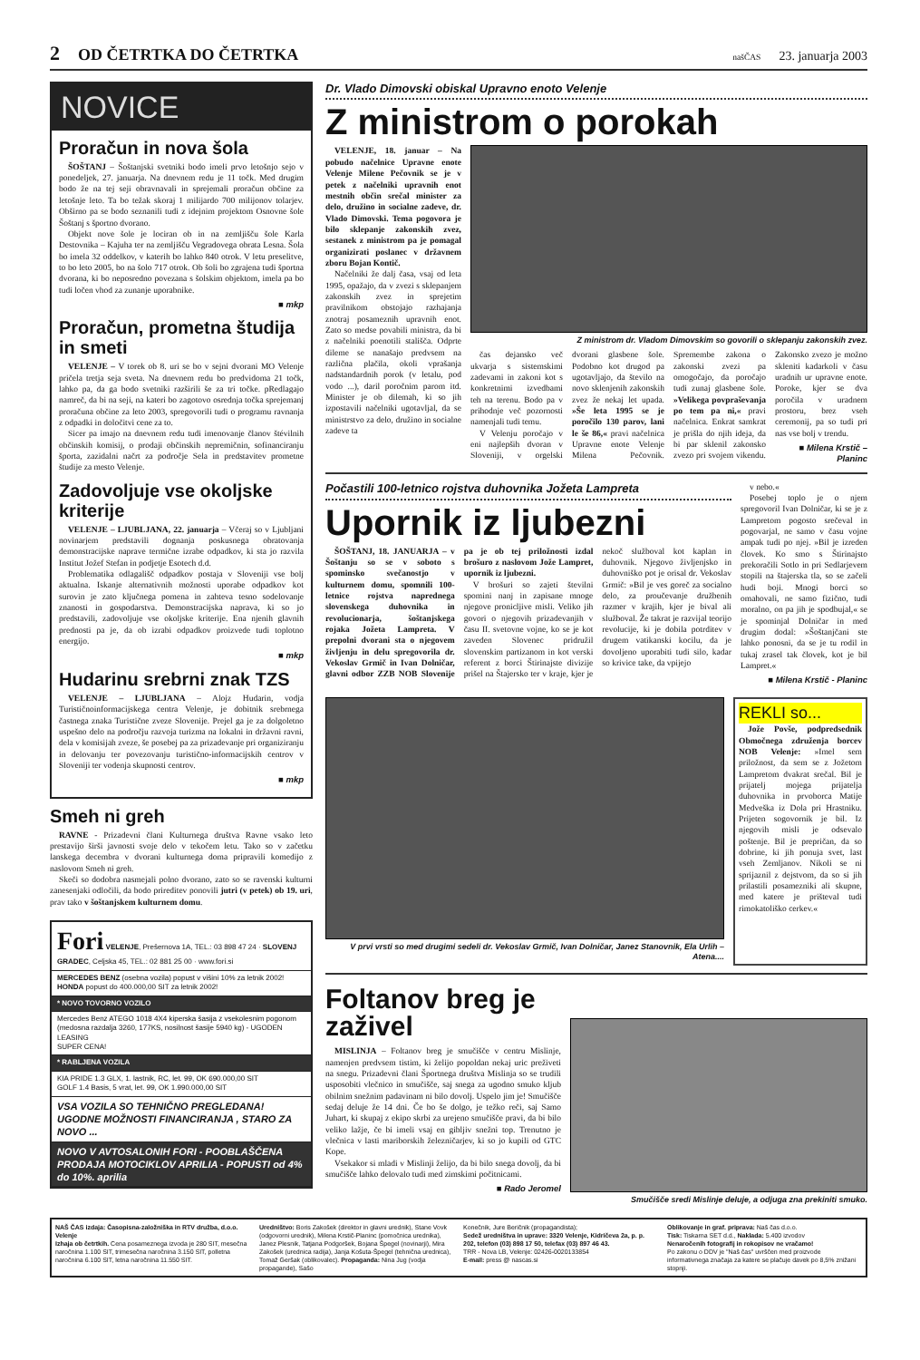2 OD ČETRTKA DO ČETRTKA našČAS 23. januarja 2003
NOVICE
Proračun in nova šola
ŠOŠTANJ – Šoštanjski svetniki bodo imeli prvo letošnjo sejo v ponedeljek, 27. januarja. Na dnevnem redu je 11 točk. Med drugim bodo že na tej seji obravnavali in sprejemali proračun občine za letošnje leto. Ta bo težak skoraj 1 milijardo 700 milijonov tolarjev. Obširno pa se bodo seznanili tudi z idejnim projektom Osnovne šole Šoštanj s športno dvorano.
Objekt nove šole je lociran ob in na zemljišču šole Karla Destovnika – Kajuha ter na zemljišču Vegradovega obrata Lesna. Šola bo imela 32 oddelkov, v katerih bo lahko 840 otrok. V letu preselitve, to bo leto 2005, bo na šolo 717 otrok. Ob šoli bo zgrajena tudi športna dvorana, ki bo neposredno povezana s šolskim objektom, imela pa bo tudi ločen vhod za zunanje uporabnike.
■ mkp
Proračun, prometna študija in smeti
VELENJE – V torek ob 8. uri se bo v sejni dvorani MO Velenje pričela tretja seja sveta. Na dnevnem redu bo predvidoma 21 točk, lahko pa, da ga bodo svetniki razširili še za tri točke. pRedlagajo namreč, da bi na seji, na kateri bo zagotovo osrednja točka sprejemanj proračuna občine za leto 2003, spregovorili tudi o programu ravnanja z odpadki in določitvi cene za to.
Sicer pa imajo na dnevnem redu tudi imenovanje članov štévilnih občinskih komisij, o prodaji občinskih nepremičnin, sofinanciranju športa, zazidalni načrt za področje Sela in predstavitev prometne študije za mesto Velenje.
Zadovoljuje vse okoljske kriterije
VELENJE – LJUBLJANA, 22. januarja – Včeraj so v Ljubljani novinarjem predstavili dognanja poskusnega obratovanja demonstracijske naprave termične izrabe odpadkov, ki sta jo razvila Institut Jožef Stefan in podjetje Esotech d.d.
Problematika odlagališč odpadkov postaja v Sloveniji vse bolj aktualna. Iskanje alternativnih možnosti uporabe odpadkov kot surovin je zato ključnega pomena in zahteva tesno sodelovanje znanosti in gospodarstva. Demonstracijska naprava, ki so jo predstavili, zadovoljuje vse okoljske kriterije. Ena njenih glavnih prednosti pa je, da ob izrabi odpadkov proizvede tudi toplotno energijo.
■ mkp
Hudarinu srebrni znak TZS
VELENJE – LJUBLJANA – Alojz Hudarin, vodja Turističnoinformacijskega centra Velenje, je dobitnik srebrnega častnega znaka Turistične zveze Slovenije. Prejel ga je za dolgoletno uspešno delo na področju razvoja turizma na lokalni in državni ravni, dela v komisijah zveze, še posebej pa za prizadevanje pri organiziranju in delovanju ter povezovanju turistično-informacijskih centrov v Sloveniji ter vodenja skupnosti centrov.
■ mkp
Smeh ni greh
RAVNE - Prizadevni člani Kulturnega društva Ravne vsako leto prestavijo širši javnosti svoje delo v tekočem letu. Tako so v začetku lanskega decembra v dvorani kulturnega doma pripravili komedijo z naslovom Smeh ni greh.
Skeči so dodobra nasmejali polno dvorano, zato so se ravenski kulturni zanesenjaki odločili, da bodo prireditev ponovili jutri (v petek) ob 19. uri, prav tako v šoštanjskem kulturnem domu.
Fori VELENJE, Prešernova 1A, TEL.: 03 898 47 24 · SLOVENJ GRADEC, Celjska 45, TEL.: 02 881 25 00 · www.fori.si
MERCEDES BENZ (osebna vozila) popust v višini 10% za letnik 2002!
HONDA popust do 400.000,00 SIT za letnik 2002!
* NOVO TOVORNO VOZILO
Mercedes Benz ATEGO 1018 4X4 kiperska šasija z vsekolesnim pogonom (medosna razdalja 3260, 177KS, nosilnost šasije 5940 kg) - UGODEN LEASING
SUPER CENA!
* RABLJENA VOZILA
KIA PRIDE 1.3 GLX, 1. lastnik, RC, let. 99, OK 690.000,00 SIT
GOLF 1.4 Basis, 5 vrat, let. 99, OK 1.990.000,00 SIT
VSA VOZILA SO TEHNIČNO PREGLEDANA!
UGODNE MOŽNOSTI FINANCIRANJA , STARO ZA NOVO ...
NOVO V AVTOSALONIH FORI - POOBLAŠČENA PRODAJA MOTOCIKLOV APRILIA - POPUSTI od 4% do 10%. aprilia
Dr. Vlado Dimovski obiskal Upravno enoto Velenje
Z ministrom o porokah
VELENJE, 18. januar – Na pobudo načelnice Upravne enote Velenje Milene Pečovnik se je v petek z načelniki upravnih enot mestnih občin srečal minister za delo, družino in socialne zadeve, dr. Vlado Dimovski. Tema pogovora je bilo sklepanje zakonskih zvez, sestanek z ministrom pa je pomagal organizirati poslanec v državnem zboru Bojan Kontič.
Načelniki že dalj časa, vsaj od leta 1995, opažajo, da v zvezi s sklepanjem zakonskih zvez in sprejetim pravilnikom obstojajo razhajanja znotraj posameznih upravnih enot. Zato so medse povabili ministra, da bi z načelniki poenotili stališča. Odprte dileme se nanašajo predvsem na različna plačila, okoli vprašanja nadstandardnih porok (v letalu, pod vodo ...), daril poročnim parom itd. Minister je ob dilemah, ki so jih izpostavili načelniki ugotavljal, da se ministrstvo za delo, družino in socialne zadeve ta
Z ministrom dr. Vladom Dimovskim so govorili o sklepanju zakonskih zvez.
čas dejansko več ukvarja s sistemskimi zadevami in zakoni kot s konkretnimi izvedbami teh na terenu. Bodo pa v prihodnje več pozornosti namenjali tudi temu.
V Velenju poročajo v eni najlepših dvoran v Sloveniji, v orgelski dvorani glasbene šole. Podobno kot drugod pa ugotavljajo, da število na novo sklenjenih zakonskih zvez že nekaj let upada. »Še leta 1995 se je poročilo 130 parov, lani le še 86,« pravi načelnica Upravne enote Velenje Milena Pečovnik. Spremembe zakona o zakonski zvezi pa omogočajo, da poročajo tudi zunaj glasbene šole. »Velikega povpraševanja po tem pa ni,« pravi načelnica. Enkrat samkrat je prišla do njih ideja, da bi par sklenil zakonsko zvezo pri svojem vikendu. Zakonsko zvezo je možno skleniti kadarkoli v času uradnih ur upravne enote. Poroke, kjer se dva poročila v uradnem prostoru, brez vseh ceremonij, pa so tudi pri nas vse bolj v trendu.
■ Milena Krstič – Planinc
Počastili 100-letnico rojstva duhovnika Jožeta Lampreta
Upornik iz ljubezni
ŠOŠTANJ, 18. JANUARJA – v Šoštanju so se v soboto s spominsko svečanostjo v kulturnem domu, spomnili 100-letnice rojstva napredne­ga slovenskega duhovnika in revolucionarja, šoštanjskega rojaka Jožeta Lampreta. V prepolni dvorani sta o njegovem življenju in delu spregovorila dr. Vekoslav Grmič in Ivan Dolničar, glavni odbor ZZB NOB Slovenije pa je ob tej priložnosti izdal brošuro z naslovom Jože Lampret, upornik iz ljubezni.
V brošuri so zajeti številni spomini nanj in zapisane mnoge njegove pronicljive misli. Veliko jih govori o njegovih prizadevanjih v času II. svetovne vojne, ko se je kot zaveden Slovenec pridružil slovenskim partizanom in kot verski referent z borci Štirinajste divizije prišel na Štajersko ter v kraje, kjer je nekoč službo­val kot kaplan in duhovnik. Njegovo življenjsko in duhovniško pot je orisal dr. Vekoslav Grmič: »Bil je ves goreč za socialno delo, za proučevanje družbenih razmer v krajih, kjer je bival ali službo­val. Že takrat je razvijal teorijo revolucije, ki je dobila potrditev v drugem vatikanski kocilu, da je dovoljeno uporabiti tudi silo, kadar so krivice take, da vpijejo
v nebo.«
Posebej toplo je o njem spregovoril Ivan Dolničar, ki se je z Lampretom pogosto srečeval in pogovarjal, ne samo v času vojne ampak tudi po njej. »Bil je izreden človek. Ko smo s Štirinajsto prekoračili Sotlo in pri Sedlarjevem stopili na štajerska tla, so se začeli hudi boji. Mnogi borci so omahovali, ne samo fizično, tudi moralno, on pa jih je spodbujal,« se je spominjal Dolničar in med drugim dodal: »Šoštanjčani ste lahko ponosni, da se je tu rodil in tukaj zrasel tak človek, kot je bil Lampret.«
■ Milena Krstič - Planinc
V prvi vrsti so med drugimi sedeli dr. Vekoslav Grmič, Ivan Dolničar, Janez Stanovnik, Ela Urlih – Atena....
REKLI so...
Jože Povše, podpredsednik Območnega združenja borcev NOB Velenje: »Imel sem priložnost, da sem se z Jožetom Lampretom dvakrat srečal. Bil je prijatelj mojega prijatelja duhovnika in prvoborca Matije Medveška iz Dola pri Hrastniku. Prijeten sogovornik je bil. Iz njegovih misli je odsevalo poštenje. Bil je prepričan, da so dobrine, ki jih ponuja svet, last vseh Zemljanov. Nikoli se ni sprijaznil z dejstvom, da so si jih prilastili posamezniki ali skupne, med katere je prišteval tudi rimokatoliško cerkev.«
Foltanov breg je zaživel
MISLINJA – Foltanov breg je smučišče v centru Mislinje, namenjen predvsem tistim, ki želijo popoldan nekaj uric preživeti na snegu. Prizadevni člani Športnega društva Mislinja so se trudili usposobiti vlečnico in smučišče, saj snega za ugodno smuko kljub obilnim snežnim padavinam ni bilo dovolj. Uspelo jim je! Smučišče sedaj deluje že 14 dni. Če bo še dolgo, je težko reči, saj Samo Juhart, ki skupaj z ekipo skrbi za urejeno smučišče pravi, da bi bilo veliko lažje, če bi imeli vsaj en gibljiv snežni top. Trenutno je vlečnica v lasti mariborskih železničarjev, ki so jo kupili od GTC Kope.
Vsekakor si mladi v Mislinji želijo, da bi bilo snega dovolj, da bi smučišče lahko delovalo tudi med zimskimi počitnicami.
■ Rado Jeromel
Smučišče sredi Mislinje deluje, a odjuga zna prekiniti smuko.
NAŠ ČAS izdaja: Časopisna-založniška in RTV družba, d.o.o. Velenje
Izhaja ob četrtkih. Cena posameznega izvoda je 280 SIT, mesečna naročnina 1.100 SIT, trimesečna naročnina 3.150 SIT, polletna naročnina 6.100 SIT, letna naročnina 11.550 SIT.
Uredništvo: Boris Zakošek (direktor in glavni urednik), Stane Vovk (odgovorni urednik), Milena Krstič-Planinc (pomočnica urednika), Janez Plesnik, Tatjana Podgoršek, Bojana Špegel (novinarji), Mira Zakošek (urednica radija), Janja Košuta-Špegel (tehnična urednica), Tomaž Geršak (oblikovalec). Propaganda: Nina Jug (vodja propagande), Sašo
Konečnik, Jure Beričnik (propagandista);
Sedež uredništva in uprave: 3320 Velenje, Kidričeva 2a, p. p. 202, telefon (03) 898 17 50, telefax (03) 897 46 43.
TRR - Nova LB, Velenje: 02426-0020133854
E-mail: press @ nascas.si
Oblikovanje in graf. priprava: Naš čas d.o.o.
Tisk: Tiskarna SET d.d., Naklada: 5.400 izvodov
Nenaročenih fotografij in rokopisov ne vračamo!
Po zakonu o DDV je "Naš čas" uvrščen med proizvode informativnega značaja za katere se plačuje davek po 8,5% znižani stopnji.